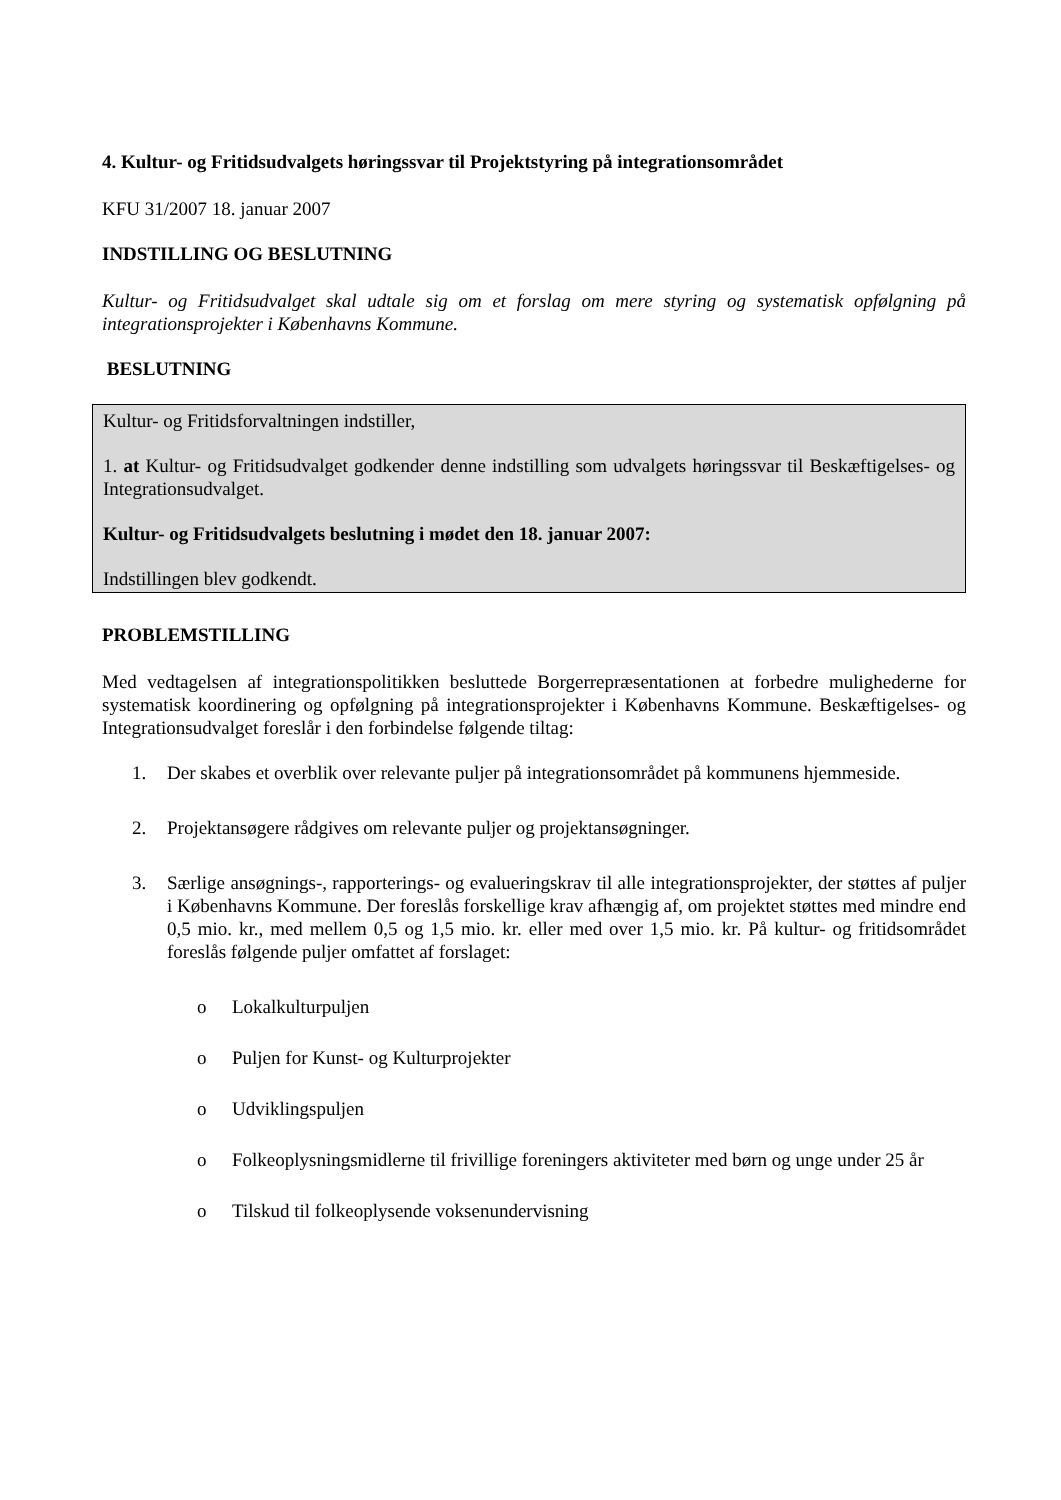4. Kultur- og Fritidsudvalgets høringssvar til Projektstyring på integrationsområdet
KFU 31/2007 18. januar 2007
INDSTILLING OG BESLUTNING
Kultur- og Fritidsudvalget skal udtale sig om et forslag om mere styring og systematisk opfølgning på integrationsprojekter i Københavns Kommune.
BESLUTNING
Kultur- og Fritidsforvaltningen indstiller,
1. at Kultur- og Fritidsudvalget godkender denne indstilling som udvalgets høringssvar til Beskæftigelses- og Integrationsudvalget.
Kultur- og Fritidsudvalgets beslutning i mødet den 18. januar 2007:
Indstillingen blev godkendt.
PROBLEMSTILLING
Med vedtagelsen af integrationspolitikken besluttede Borgerrepræsentationen at forbedre mulighederne for systematisk koordinering og opfølgning på integrationsprojekter i Københavns Kommune. Beskæftigelses- og Integrationsudvalget foreslår i den forbindelse følgende tiltag:
1. Der skabes et overblik over relevante puljer på integrationsområdet på kommunens hjemmeside.
2. Projektansøgere rådgives om relevante puljer og projektansøgninger.
3. Særlige ansøgnings-, rapporterings- og evalueringskrav til alle integrationsprojekter, der støttes af puljer i Københavns Kommune. Der foreslås forskellige krav afhængig af, om projektet støttes med mindre end 0,5 mio. kr., med mellem 0,5 og 1,5 mio. kr. eller med over 1,5 mio. kr. På kultur- og fritidsområdet foreslås følgende puljer omfattet af forslaget:
o Lokalkulturpuljen
o Puljen for Kunst- og Kulturprojekter
o Udviklingspuljen
o Folkeoplysningsmidlerne til frivillige foreningers aktiviteter med børn og unge under 25 år
o Tilskud til folkeoplysende voksenundervisning